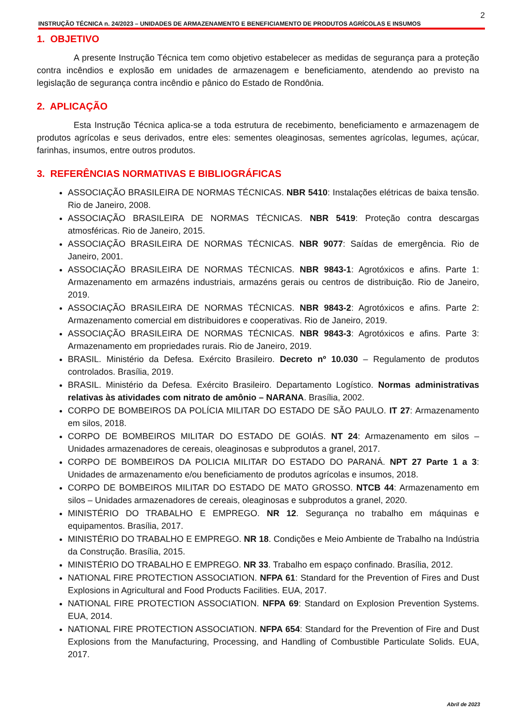2
INSTRUÇÃO TÉCNICA n. 24/2023 – UNIDADES DE ARMAZENAMENTO E BENEFICIAMENTO DE PRODUTOS AGRÍCOLAS E INSUMOS
1. OBJETIVO
A presente Instrução Técnica tem como objetivo estabelecer as medidas de segurança para a proteção contra incêndios e explosão em unidades de armazenagem e beneficiamento, atendendo ao previsto na legislação de segurança contra incêndio e pânico do Estado de Rondônia.
2. APLICAÇÃO
Esta Instrução Técnica aplica-se a toda estrutura de recebimento, beneficiamento e armazenagem de produtos agrícolas e seus derivados, entre eles: sementes oleaginosas, sementes agrícolas, legumes, açúcar, farinhas, insumos, entre outros produtos.
3. REFERÊNCIAS NORMATIVAS E BIBLIOGRÁFICAS
ASSOCIAÇÃO BRASILEIRA DE NORMAS TÉCNICAS. NBR 5410: Instalações elétricas de baixa tensão. Rio de Janeiro, 2008.
ASSOCIAÇÃO BRASILEIRA DE NORMAS TÉCNICAS. NBR 5419: Proteção contra descargas atmosféricas. Rio de Janeiro, 2015.
ASSOCIAÇÃO BRASILEIRA DE NORMAS TÉCNICAS. NBR 9077: Saídas de emergência. Rio de Janeiro, 2001.
ASSOCIAÇÃO BRASILEIRA DE NORMAS TÉCNICAS. NBR 9843-1: Agrotóxicos e afins. Parte 1: Armazenamento em armazéns industriais, armazéns gerais ou centros de distribuição. Rio de Janeiro, 2019.
ASSOCIAÇÃO BRASILEIRA DE NORMAS TÉCNICAS. NBR 9843-2: Agrotóxicos e afins. Parte 2: Armazenamento comercial em distribuidores e cooperativas. Rio de Janeiro, 2019.
ASSOCIAÇÃO BRASILEIRA DE NORMAS TÉCNICAS. NBR 9843-3: Agrotóxicos e afins. Parte 3: Armazenamento em propriedades rurais. Rio de Janeiro, 2019.
BRASIL. Ministério da Defesa. Exército Brasileiro. Decreto nº 10.030 – Regulamento de produtos controlados. Brasília, 2019.
BRASIL. Ministério da Defesa. Exército Brasileiro. Departamento Logístico. Normas administrativas relativas às atividades com nitrato de amônio – NARANA. Brasília, 2002.
CORPO DE BOMBEIROS DA POLÍCIA MILITAR DO ESTADO DE SÃO PAULO. IT 27: Armazenamento em silos, 2018.
CORPO DE BOMBEIROS MILITAR DO ESTADO DE GOIÁS. NT 24: Armazenamento em silos – Unidades armazenadores de cereais, oleaginosas e subprodutos a granel, 2017.
CORPO DE BOMBEIROS DA POLICIA MILITAR DO ESTADO DO PARANÁ. NPT 27 Parte 1 a 3: Unidades de armazenamento e/ou beneficiamento de produtos agrícolas e insumos, 2018.
CORPO DE BOMBEIROS MILITAR DO ESTADO DE MATO GROSSO. NTCB 44: Armazenamento em silos – Unidades armazenadores de cereais, oleaginosas e subprodutos a granel, 2020.
MINISTÉRIO DO TRABALHO E EMPREGO. NR 12. Segurança no trabalho em máquinas e equipamentos. Brasília, 2017.
MINISTÉRIO DO TRABALHO E EMPREGO. NR 18. Condições e Meio Ambiente de Trabalho na Indústria da Construção. Brasília, 2015.
MINISTÉRIO DO TRABALHO E EMPREGO. NR 33. Trabalho em espaço confinado. Brasília, 2012.
NATIONAL FIRE PROTECTION ASSOCIATION. NFPA 61: Standard for the Prevention of Fires and Dust Explosions in Agricultural and Food Products Facilities. EUA, 2017.
NATIONAL FIRE PROTECTION ASSOCIATION. NFPA 69: Standard on Explosion Prevention Systems. EUA, 2014.
NATIONAL FIRE PROTECTION ASSOCIATION. NFPA 654: Standard for the Prevention of Fire and Dust Explosions from the Manufacturing, Processing, and Handling of Combustible Particulate Solids. EUA, 2017.
Abril de 2023